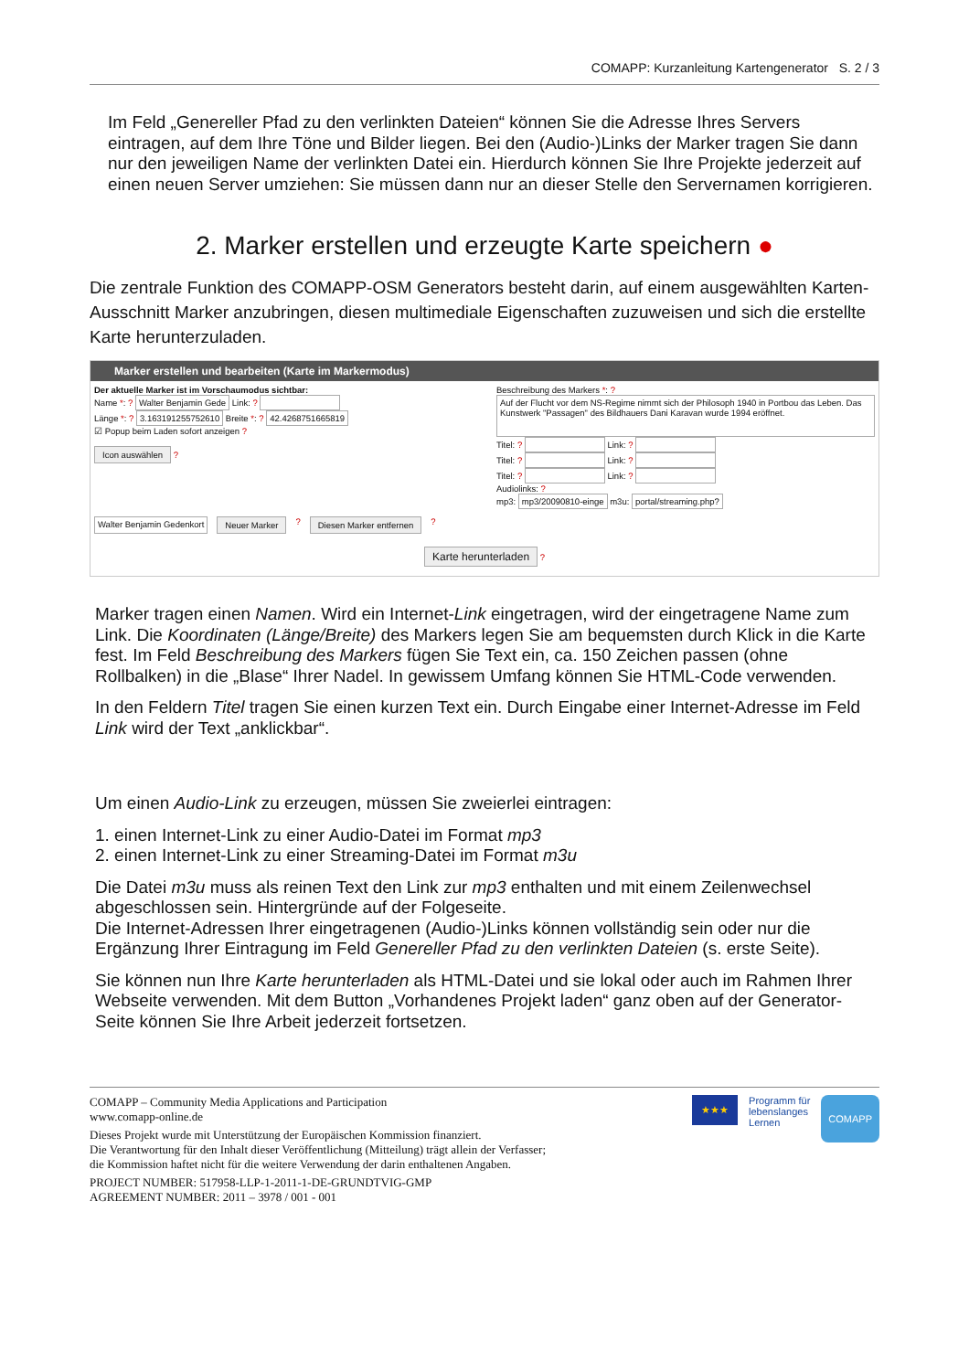COMAPP: Kurzanleitung Kartengenerator S. 2 / 3
Im Feld „Genereller Pfad zu den verlinkten Dateien“ können Sie die Adresse Ihres Servers eintragen, auf dem Ihre Töne und Bilder liegen. Bei den (Audio-)Links der Marker tragen Sie dann nur den jeweiligen Name der verlinkten Datei ein. Hierdurch können Sie Ihre Projekte jederzeit auf einen neuen Server umziehen: Sie müssen dann nur an dieser Stelle den Servernamen korrigieren.
2. Marker erstellen und erzeugte Karte speichern ●
Die zentrale Funktion des COMAPP-OSM Generators besteht darin, auf einem ausgewählten Karten-Ausschnitt Marker anzubringen, diesen multimediale Eigenschaften zuzuweisen und sich die erstellte Karte herunterzuladen.
Marker erstellen und bearbeiten (Karte im Markermodus)
Der aktuelle Marker ist im Vorschaumodus sichtbar:
Name *: ? Walter Benjamin Gede Link: ?
Länge *: ? 3.163191255752610 Breite *: ? 42.4268751665819
☑ Popup beim Laden sofort anzeigen ?
Icon auswählen ?
Beschreibung des Markers *: ?
Auf der Flucht vor dem NS-Regime nimmt sich der Philosoph 1940 in Portbou das Leben. Das Kunstwerk "Passagen" des Bildhauers Dani Karavan wurde 1994 eröffnet.
Titel: ? Link: ?
Titel: ? Link: ?
Titel: ? Link: ?
Audiolinks: ?
mp3: mp3/20090810-einge m3u: portal/streaming.php?
Walter Benjamin Gedenkort Neuer Marker ? Diesen Marker entfernen ?
Karte herunterladen ?
Marker tragen einen Namen. Wird ein Internet-Link eingetragen, wird der eingetragene Name zum Link. Die Koordinaten (Länge/Breite) des Markers legen Sie am bequemsten durch Klick in die Karte fest. Im Feld Beschreibung des Markers fügen Sie Text ein, ca. 150 Zeichen passen (ohne Rollbalken) in die „Blase“ Ihrer Nadel. In gewissem Umfang können Sie HTML-Code verwenden.
In den Feldern Titel tragen Sie einen kurzen Text ein. Durch Eingabe einer Internet-Adresse im Feld Link wird der Text „anklickbar“.
Um einen Audio-Link zu erzeugen, müssen Sie zweierlei eintragen:
1. einen Internet-Link zu einer Audio-Datei im Format mp3
2. einen Internet-Link zu einer Streaming-Datei im Format m3u
Die Datei m3u muss als reinen Text den Link zur mp3 enthalten und mit einem Zeilenwechsel abgeschlossen sein. Hintergründe auf der Folgeseite.
Die Internet-Adressen Ihrer eingetragenen (Audio-)Links können vollständig sein oder nur die Ergänzung Ihrer Eintragung im Feld Genereller Pfad zu den verlinkten Dateien (s. erste Seite).
Sie können nun Ihre Karte herunterladen als HTML-Datei und sie lokal oder auch im Rahmen Ihrer Webseite verwenden. Mit dem Button „Vorhandenes Projekt laden“ ganz oben auf der Generator-Seite können Sie Ihre Arbeit jederzeit fortsetzen.
COMAPP – Community Media Applications and Participation
www.comapp-online.de
Dieses Projekt wurde mit Unterstützung der Europäischen Kommission finanziert.
Die Verantwortung für den Inhalt dieser Veröffentlichung (Mitteilung) trägt allein der Verfasser;
die Kommission haftet nicht für die weitere Verwendung der darin enthaltenen Angaben.
PROJECT NUMBER: 517958-LLP-1-2011-1-DE-GRUNDTVIG-GMP
AGREEMENT NUMBER: 2011 – 3978 / 001 - 001
★★★ Programm für
lebenslanges
Lernen COMAPP